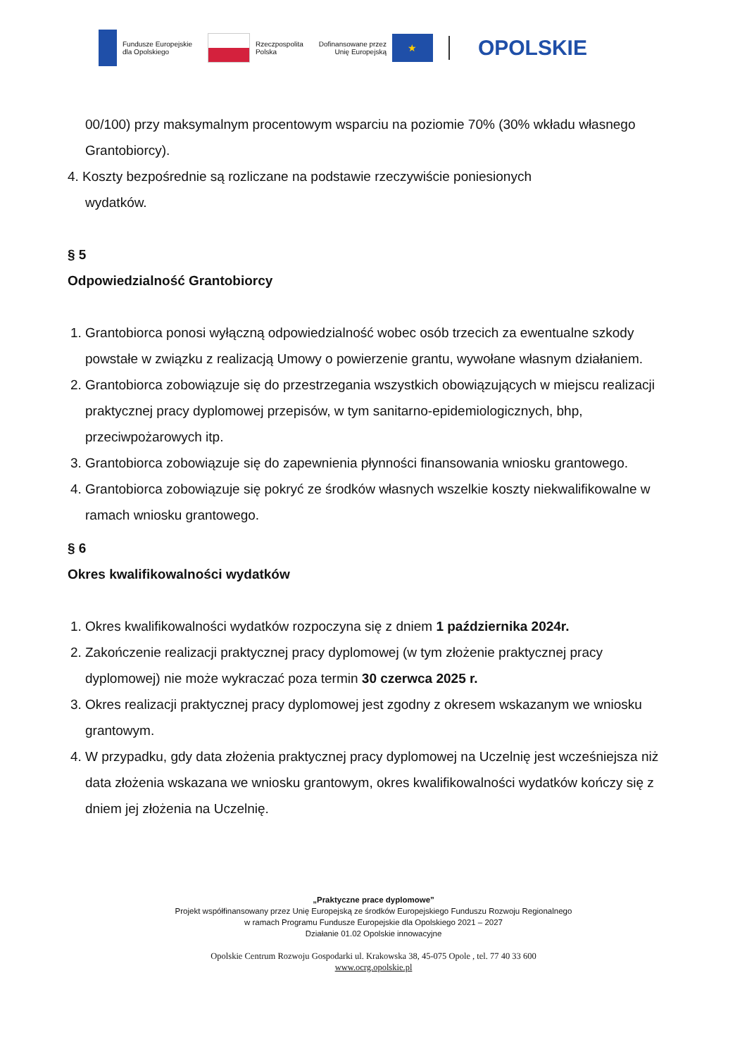Fundusze Europejskie
dla Opolskiego
Rzeczpospolita
Polska
Dofinansowane przez
Unię Europejską
★
OPOLSKIE
00/100) przy maksymalnym procentowym wsparciu na poziomie 70% (30% wkładu własnego Grantobiorcy).
4. Koszty bezpośrednie są rozliczane na podstawie rzeczywiście poniesionych
wydatków.
§ 5
Odpowiedzialność Grantobiorcy
1. Grantobiorca ponosi wyłączną odpowiedzialność wobec osób trzecich za ewentualne szkody powstałe w związku z realizacją Umowy o powierzenie grantu, wywołane własnym działaniem.
2. Grantobiorca zobowiązuje się do przestrzegania wszystkich obowiązujących w miejscu realizacji praktycznej pracy dyplomowej przepisów, w tym sanitarno-epidemiologicznych, bhp, przeciwpożarowych itp.
3. Grantobiorca zobowiązuje się do zapewnienia płynności finansowania wniosku grantowego.
4. Grantobiorca zobowiązuje się pokryć ze środków własnych wszelkie koszty niekwalifikowalne w ramach wniosku grantowego.
§ 6
Okres kwalifikowalności wydatków
1. Okres kwalifikowalności wydatków rozpoczyna się z dniem 1 października 2024r.
2. Zakończenie realizacji praktycznej pracy dyplomowej (w tym złożenie praktycznej pracy dyplomowej) nie może wykraczać poza termin 30 czerwca 2025 r.
3. Okres realizacji praktycznej pracy dyplomowej jest zgodny z okresem wskazanym we wniosku grantowym.
4. W przypadku, gdy data złożenia praktycznej pracy dyplomowej na Uczelnię jest wcześniejsza niż data złożenia wskazana we wniosku grantowym, okres kwalifikowalności wydatków kończy się z dniem jej złożenia na Uczelnię.
„Praktyczne prace dyplomowe”
Projekt współfinansowany przez Unię Europejską ze środków Europejskiego Funduszu Rozwoju Regionalnego
w ramach Programu Fundusze Europejskie dla Opolskiego 2021 – 2027
Działanie 01.02 Opolskie innowacyjne
Opolskie Centrum Rozwoju Gospodarki ul. Krakowska 38, 45-075 Opole , tel. 77 40 33 600
www.ocrg.opolskie.pl